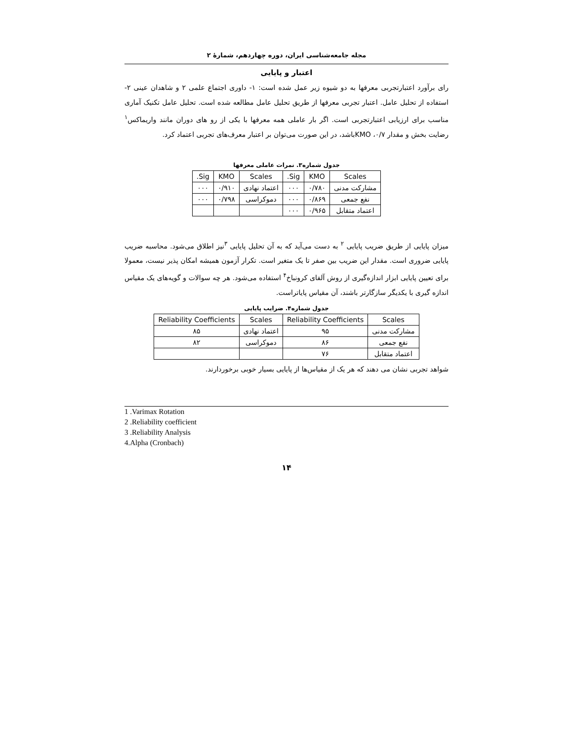مجله جامعه‌شناسی ایران، دوره چهاردهم، شمارهٔ ۲
اعتبار و پایایی
رای برآورد اعتبارتجربی معرفها به دو شیوه زیر عمل شده است: ۱- داوری اجتماع علمی ۲ و شاهدان عینی ۲- استفاده از تحلیل عامل. اعتبار تجربی معرفها از طریق تحلیل عامل مطالعه شده است. تحلیل عامل تکنیک آماری مناسب برای ارزیابی اعتبارتجربی است. اگر بار عاملی همه معرفها با یکی از رو های دوران مانند واریماکس<sup>۱</sup> رضایت بخش و مقدار KMO ،۰/۷باشد، در این صورت می‌توان بر اعتبار معرف‌های تجربی اعتماد کرد.
جدول شماره۳. نمرات عاملی معرفها
| Scales | KMO | Sig. | Scales | KMO | Sig. |
| --- | --- | --- | --- | --- | --- |
| مشارکت مدنی | ۰/۷۸۰ | ۰۰۰ | اعتماد نهادی | ۰/۹۱۰ | ۰۰۰ |
| نفع جمعی | ۰/۸۶۹ | ۰۰۰ | دموکراسی | ۰/۷۹۸ | ۰۰۰ |
| اعتماد متقابل | ۰/۹۶۵ | ۰۰۰ | | | |
میزان پایایی از طریق ضریب پایایی <sup>۲</sup> به دست می‌آید که به آن تحلیل پایایی <sup>۳</sup>نیز اطلاق می‌شود. محاسبه ضریب پایایی ضروری است. مقدار این ضریب بین صفر تا یک متغیر است. تکرار آزمون همیشه امکان پذیر نیست، معمولا برای تعیین پایایی ابزار اندازه‌گیری از روش آلفای کرونباخ<sup>۴</sup> استفاده می‌شود. هر چه سوالات و گویه‌های یک مقیاس اندازه گیری با یکدیگر سازگارتر باشند، آن مقیاس پایاتراست.
جدول شماره۴. ضرایب پایایی
| Scales | Reliability Coefficients | Scales | Reliability Coefficients |
| --- | --- | --- | --- |
| مشارکت مدنی | ۹۵ | اعتماد نهادی | ۸۵ |
| نفع جمعی | ۸۶ | دموکراسی | ۸۲ |
| اعتماد متقابل | ۷۶ | | |
شواهد تجربی نشان می دهند که هر یک از مقیاس‌ها از پایایی بسیار خوبی برخوردارند.
1 .Varimax Rotation
2 .Reliability coefficient
3 .Reliability Analysis
4.Alpha (Cronbach)
۱۴